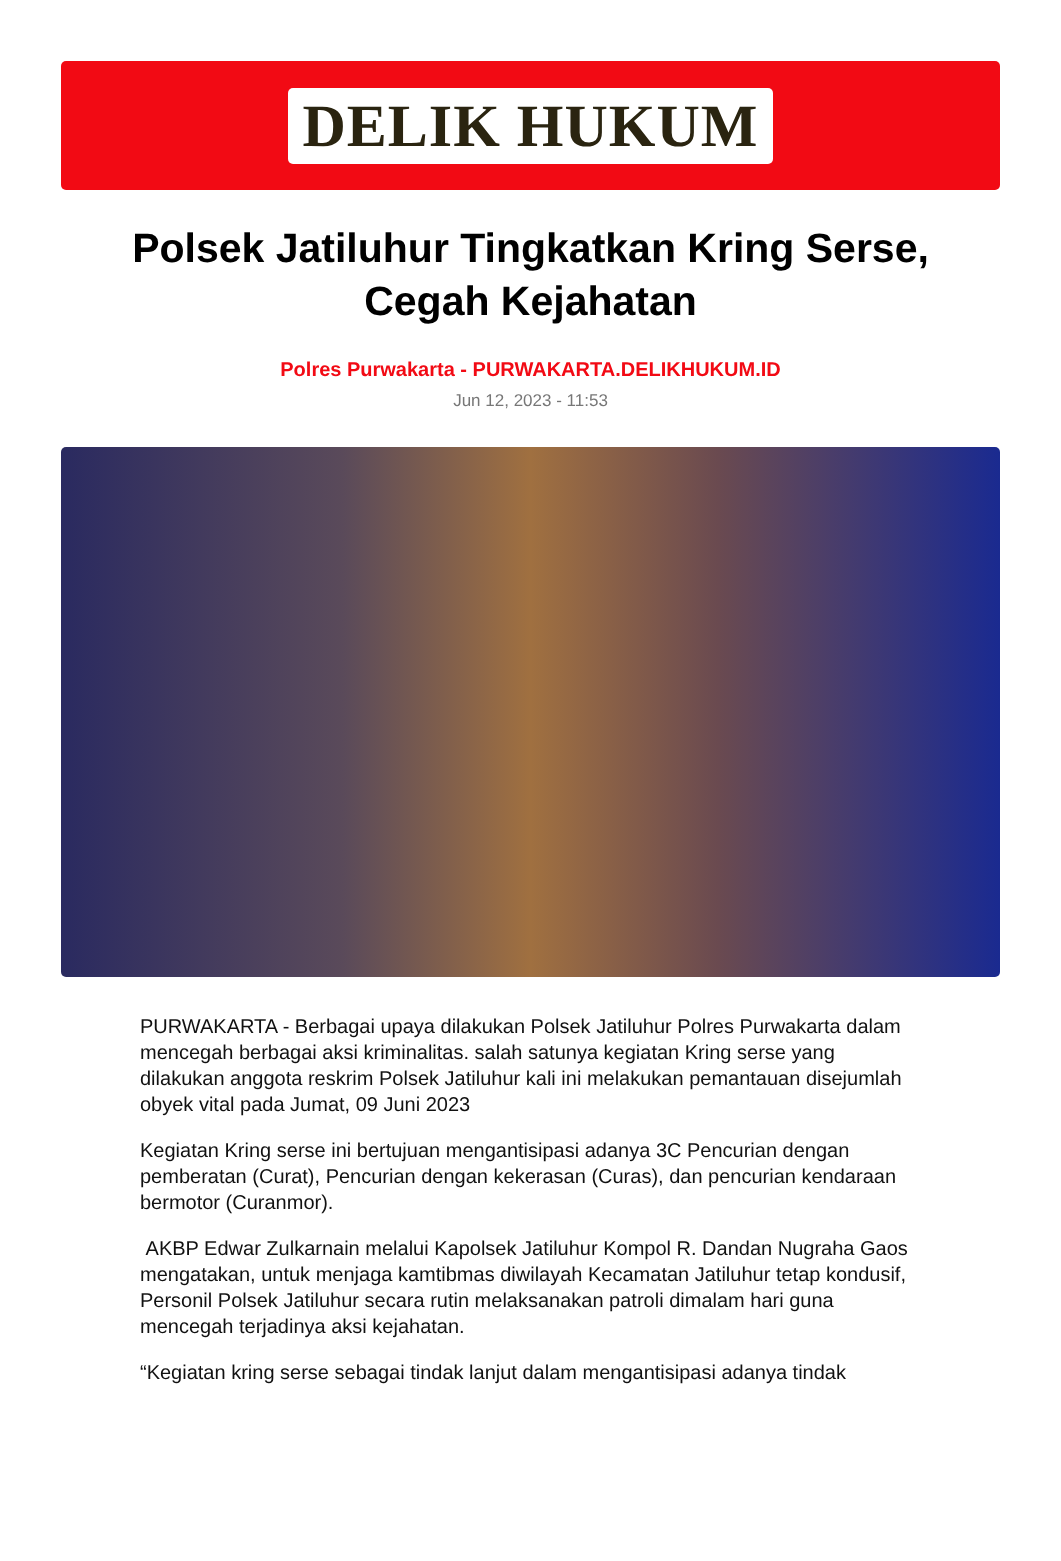DELIK HUKUM
Polsek Jatiluhur Tingkatkan Kring Serse, Cegah Kejahatan
Polres Purwakarta - PURWAKARTA.DELIKHUKUM.ID
Jun 12, 2023 - 11:53
PURWAKARTA - Berbagai upaya dilakukan Polsek Jatiluhur Polres Purwakarta dalam mencegah berbagai aksi kriminalitas. salah satunya kegiatan Kring serse yang dilakukan anggota reskrim Polsek Jatiluhur kali ini melakukan pemantauan disejumlah obyek vital pada Jumat, 09 Juni 2023
Kegiatan Kring serse ini bertujuan mengantisipasi adanya 3C Pencurian dengan pemberatan (Curat), Pencurian dengan kekerasan (Curas), dan pencurian kendaraan bermotor (Curanmor).
AKBP Edwar Zulkarnain melalui Kapolsek Jatiluhur Kompol R. Dandan Nugraha Gaos
mengatakan, untuk menjaga kamtibmas diwilayah Kecamatan Jatiluhur tetap kondusif, Personil Polsek Jatiluhur secara rutin melaksanakan patroli dimalam hari guna mencegah terjadinya aksi kejahatan.
“Kegiatan kring serse sebagai tindak lanjut dalam mengantisipasi adanya tindak